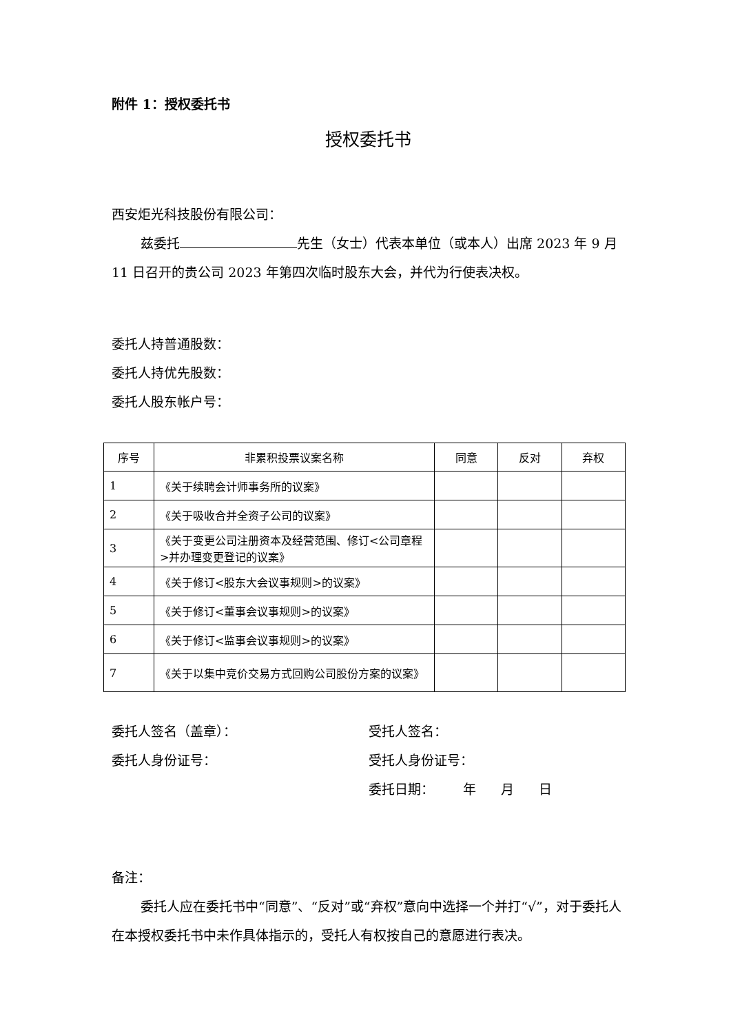附件 1：授权委托书
授权委托书
西安炬光科技股份有限公司：
兹委托 先生（女士）代表本单位（或本人）出席 2023 年 9 月 11 日召开的贵公司 2023 年第四次临时股东大会，并代为行使表决权。
委托人持普通股数：
委托人持优先股数：
委托人股东帐户号：
| 序号 | 非累积投票议案名称 | 同意 | 反对 | 弃权 |
| --- | --- | --- | --- | --- |
| 1 | 《关于续聘会计师事务所的议案》 | | | |
| 2 | 《关于吸收合并全资子公司的议案》 | | | |
| 3 | 《关于变更公司注册资本及经营范围、修订<公司章程>并办理变更登记的议案》 | | | |
| 4 | 《关于修订<股东大会议事规则>的议案》 | | | |
| 5 | 《关于修订<董事会议事规则>的议案》 | | | |
| 6 | 《关于修订<监事会议事规则>的议案》 | | | |
| 7 | 《关于以集中竞价交易方式回购公司股份方案的议案》 | | | |
委托人签名（盖章）： 受托人签名：
委托人身份证号： 受托人身份证号：
委托日期： 年 月 日
备注：
委托人应在委托书中“同意”、“反对”或“弃权”意向中选择一个并打“√”，对于委托人在本授权委托书中未作具体指示的，受托人有权按自己的意愿进行表决。